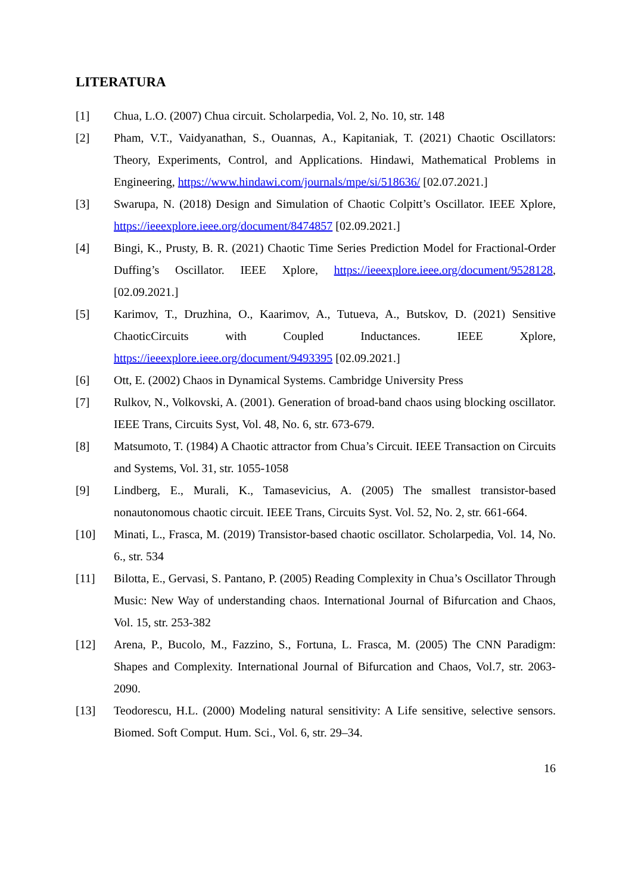LITERATURA
[1] Chua, L.O. (2007) Chua circuit. Scholarpedia, Vol. 2, No. 10, str. 148
[2] Pham, V.T., Vaidyanathan, S., Ouannas, A., Kapitaniak, T. (2021) Chaotic Oscillators: Theory, Experiments, Control, and Applications. Hindawi, Mathematical Problems in Engineering, https://www.hindawi.com/journals/mpe/si/518636/ [02.07.2021.]
[3] Swarupa, N. (2018) Design and Simulation of Chaotic Colpitt’s Oscillator. IEEE Xplore, https://ieeexplore.ieee.org/document/8474857 [02.09.2021.]
[4] Bingi, K., Prusty, B. R. (2021) Chaotic Time Series Prediction Model for Fractional-Order Duffing’s Oscillator. IEEE Xplore, https://ieeexplore.ieee.org/document/9528128, [02.09.2021.]
[5] Karimov, T., Druzhina, O., Kaarimov, A., Tutueva, A., Butskov, D. (2021) Sensitive ChaoticCircuits with Coupled Inductances. IEEE Xplore, https://ieeexplore.ieee.org/document/9493395 [02.09.2021.]
[6] Ott, E. (2002) Chaos in Dynamical Systems. Cambridge University Press
[7] Rulkov, N., Volkovski, A. (2001). Generation of broad-band chaos using blocking oscillator. IEEE Trans, Circuits Syst, Vol. 48, No. 6, str. 673-679.
[8] Matsumoto, T. (1984) A Chaotic attractor from Chua’s Circuit. IEEE Transaction on Circuits and Systems, Vol. 31, str. 1055-1058
[9] Lindberg, E., Murali, K., Tamasevicius, A. (2005) The smallest transistor-based nonautonomous chaotic circuit. IEEE Trans, Circuits Syst. Vol. 52, No. 2, str. 661-664.
[10] Minati, L., Frasca, M. (2019) Transistor-based chaotic oscillator. Scholarpedia, Vol. 14, No. 6., str. 534
[11] Bilotta, E., Gervasi, S. Pantano, P. (2005) Reading Complexity in Chua’s Oscillator Through Music: New Way of understanding chaos. International Journal of Bifurcation and Chaos, Vol. 15, str. 253-382
[12] Arena, P., Bucolo, M., Fazzino, S., Fortuna, L. Frasca, M. (2005) The CNN Paradigm: Shapes and Complexity. International Journal of Bifurcation and Chaos, Vol.7, str. 2063-2090.
[13] Teodorescu, H.L. (2000) Modeling natural sensitivity: A Life sensitive, selective sensors. Biomed. Soft Comput. Hum. Sci., Vol. 6, str. 29–34.
16